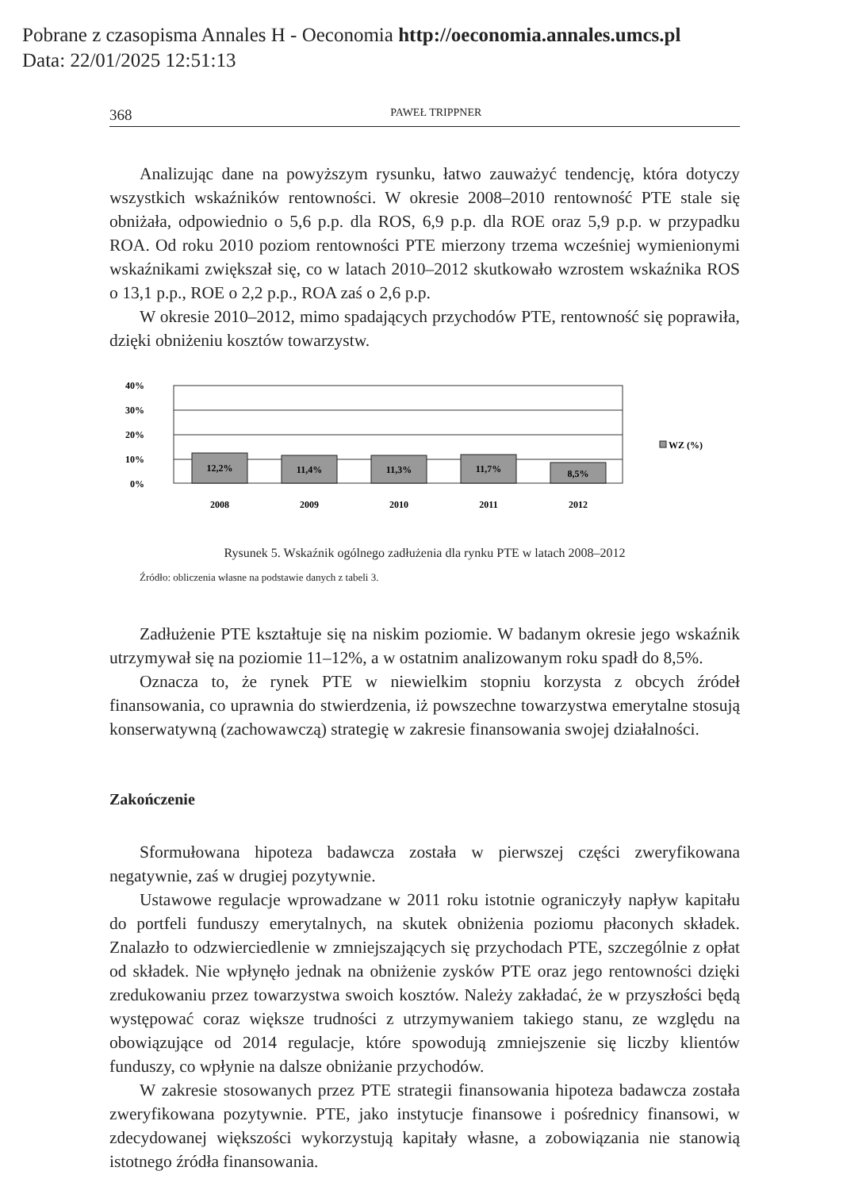Pobrane z czasopisma Annales H - Oeconomia http://oeconomia.annales.umcs.pl
Data: 22/01/2025 12:51:13
368 PAWEŁ TRIPPNER
Analizując dane na powyższym rysunku, łatwo zauważyć tendencję, która dotyczy wszystkich wskaźników rentowności. W okresie 2008–2010 rentowność PTE stale się obniżała, odpowiednio o 5,6 p.p. dla ROS, 6,9 p.p. dla ROE oraz 5,9 p.p. w przypadku ROA. Od roku 2010 poziom rentowności PTE mierzony trzema wcześniej wymienionymi wskaźnikami zwiększał się, co w latach 2010–2012 skutkowało wzrostem wskaźnika ROS o 13,1 p.p., ROE o 2,2 p.p., ROA zaś o 2,6 p.p.
W okresie 2010–2012, mimo spadających przychodów PTE, rentowność się poprawiła, dzięki obniżeniu kosztów towarzystw.
40%
30%
20%
10%
0%
12,2%
11,4%
11,3%
11,7%
8,5%
2008
2009
2010
2011
2012
WZ (%)
Rysunek 5. Wskaźnik ogólnego zadłużenia dla rynku PTE w latach 2008–2012
Źródło: obliczenia własne na podstawie danych z tabeli 3.
Zadłużenie PTE kształtuje się na niskim poziomie. W badanym okresie jego wskaźnik utrzymywał się na poziomie 11–12%, a w ostatnim analizowanym roku spadł do 8,5%.
Oznacza to, że rynek PTE w niewielkim stopniu korzysta z obcych źródeł finansowania, co uprawnia do stwierdzenia, iż powszechne towarzystwa emerytalne stosują konserwatywną (zachowawczą) strategię w zakresie finansowania swojej działalności.
Zakończenie
Sformułowana hipoteza badawcza została w pierwszej części zweryfikowana negatywnie, zaś w drugiej pozytywnie.
Ustawowe regulacje wprowadzane w 2011 roku istotnie ograniczyły napływ kapitału do portfeli funduszy emerytalnych, na skutek obniżenia poziomu płaconych składek. Znalazło to odzwierciedlenie w zmniejszających się przychodach PTE, szczególnie z opłat od składek. Nie wpłynęło jednak na obniżenie zysków PTE oraz jego rentowności dzięki zredukowaniu przez towarzystwa swoich kosztów. Należy zakładać, że w przyszłości będą występować coraz większe trudności z utrzymywaniem takiego stanu, ze względu na obowiązujące od 2014 regulacje, które spowodują zmniejszenie się liczby klientów funduszy, co wpłynie na dalsze obniżanie przychodów.
W zakresie stosowanych przez PTE strategii finansowania hipoteza badawcza została zweryfikowana pozytywnie. PTE, jako instytucje finansowe i pośrednicy finansowi, w zdecydowanej większości wykorzystują kapitały własne, a zobowiązania nie stanowią istotnego źródła finansowania.